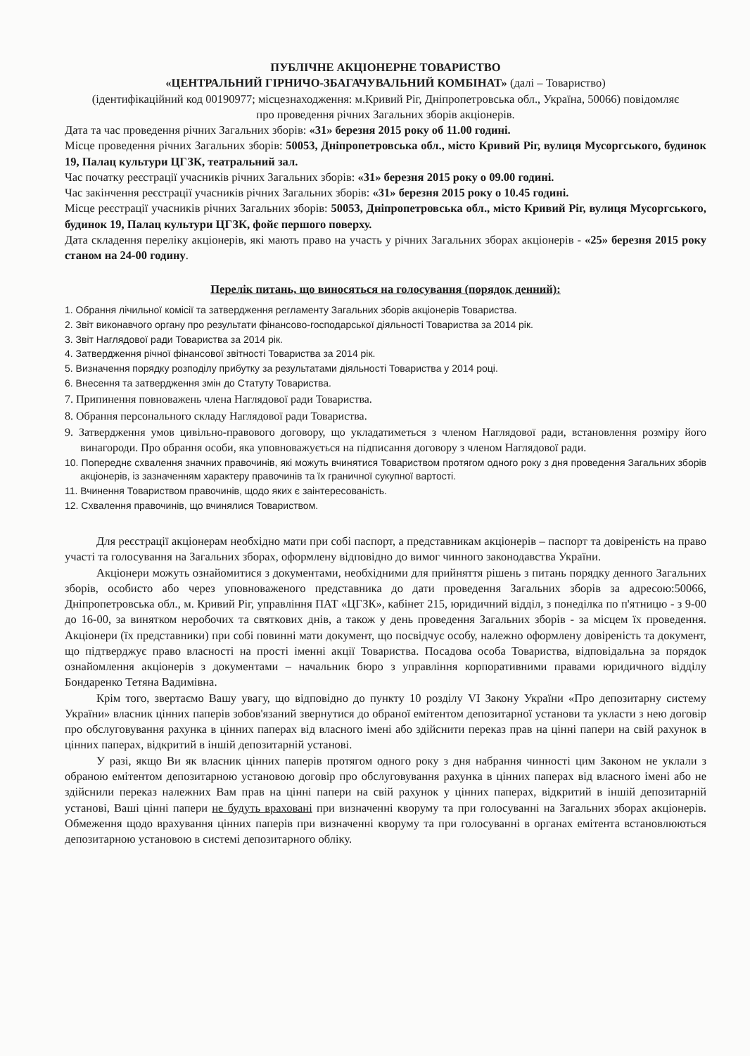ПУБЛІЧНЕ АКЦІОНЕРНЕ ТОВАРИСТВО
«ЦЕНТРАЛЬНИЙ ГІРНИЧО-ЗБАГАЧУВАЛЬНИЙ КОМБІНАТ» (далі – Товариство)
(ідентифікаційний код 00190977; місцезнаходження: м.Кривий Ріг, Дніпропетровська обл., Україна, 50066) повідомляє
про проведення річних Загальних зборів акціонерів.
Дата та час проведення річних Загальних зборів: «31» березня 2015 року об 11.00 годині.
Місце проведення річних Загальних зборів: 50053, Дніпропетровська обл., місто Кривий Ріг, вулиця Мусоргського, будинок 19, Палац культури ЦГЗК, театральний зал.
Час початку реєстрації учасників річних Загальних зборів: «31» березня 2015 року о 09.00 годині.
Час закінчення реєстрації учасників річних Загальних зборів: «31» березня 2015 року о 10.45 годині.
Місце реєстрації учасників річних Загальних зборів: 50053, Дніпропетровська обл., місто Кривий Ріг, вулиця Мусоргського, будинок 19, Палац культури ЦГЗК, фойє першого поверху.
Дата складення переліку акціонерів, які мають право на участь у річних Загальних зборах акціонерів - «25» березня 2015 року станом на 24-00 годину.
Перелік питань, що виносяться на голосування (порядок денний):
1. Обрання лічильної комісії та затвердження регламенту Загальних зборів акціонерів Товариства.
2. Звіт виконавчого органу про результати фінансово-господарської діяльності Товариства за 2014 рік.
3. Звіт Наглядової ради Товариства за 2014 рік.
4. Затвердження річної фінансової звітності Товариства за 2014 рік.
5. Визначення порядку розподілу прибутку за результатами діяльності Товариства у 2014 році.
6. Внесення та затвердження змін до Статуту Товариства.
7. Припинення повноважень члена Наглядової ради Товариства.
8. Обрання персонального складу Наглядової ради Товариства.
9. Затвердження умов цивільно-правового договору, що укладатиметься з членом Наглядової ради, встановлення розміру його винагороди. Про обрання особи, яка уповноважується на підписання договору з членом Наглядової ради.
10. Попереднє схвалення значних правочинів, які можуть вчинятися Товариством протягом одного року з дня проведення Загальних зборів акціонерів, із зазначенням характеру правочинів та їх граничної сукупної вартості.
11. Вчинення Товариством правочинів, щодо яких є заінтересованість.
12. Схвалення правочинів, що вчинялися Товариством.
Для реєстрації акціонерам необхідно мати при собі паспорт, а представникам акціонерів – паспорт та довіреність на право участі та голосування на Загальних зборах, оформлену відповідно до вимог чинного законодавства України.
Акціонери можуть ознайомитися з документами, необхідними для прийняття рішень з питань порядку денного Загальних зборів, особисто або через уповноваженого представника до дати проведення Загальних зборів за адресою:50066, Дніпропетровська обл., м. Кривий Ріг, управління ПАТ «ЦГЗК», кабінет 215, юридичний відділ, з понеділка по п'ятницю - з 9-00 до 16-00, за винятком неробочих та святкових днів, а також у день проведення Загальних зборів - за місцем їх проведення. Акціонери (їх представники) при собі повинні мати документ, що посвідчує особу, належно оформлену довіреність та документ, що підтверджує право власності на прості іменні акції Товариства. Посадова особа Товариства, відповідальна за порядок ознайомлення акціонерів з документами – начальник бюро з управління корпоративними правами юридичного відділу Бондаренко Тетяна Вадимівна.
Крім того, звертаємо Вашу увагу, що відповідно до пункту 10 розділу VI Закону України «Про депозитарну систему України» власник цінних паперів зобов'язаний звернутися до обраної емітентом депозитарної установи та укласти з нею договір про обслуговування рахунка в цінних паперах від власного імені або здійснити переказ прав на цінні папери на свій рахунок в цінних паперах, відкритий в іншій депозитарній установі.
У разі, якщо Ви як власник цінних паперів протягом одного року з дня набрання чинності цим Законом не уклали з обраною емітентом депозитарною установою договір про обслуговування рахунка в цінних паперах від власного імені або не здійснили переказ належних Вам прав на цінні папери на свій рахунок у цінних паперах, відкритий в іншій депозитарній установі, Ваші цінні папери не будуть враховані при визначенні кворуму та при голосуванні на Загальних зборах акціонерів. Обмеження щодо врахування цінних паперів при визначенні кворуму та при голосуванні в органах емітента встановлюються депозитарною установою в системі депозитарного обліку.